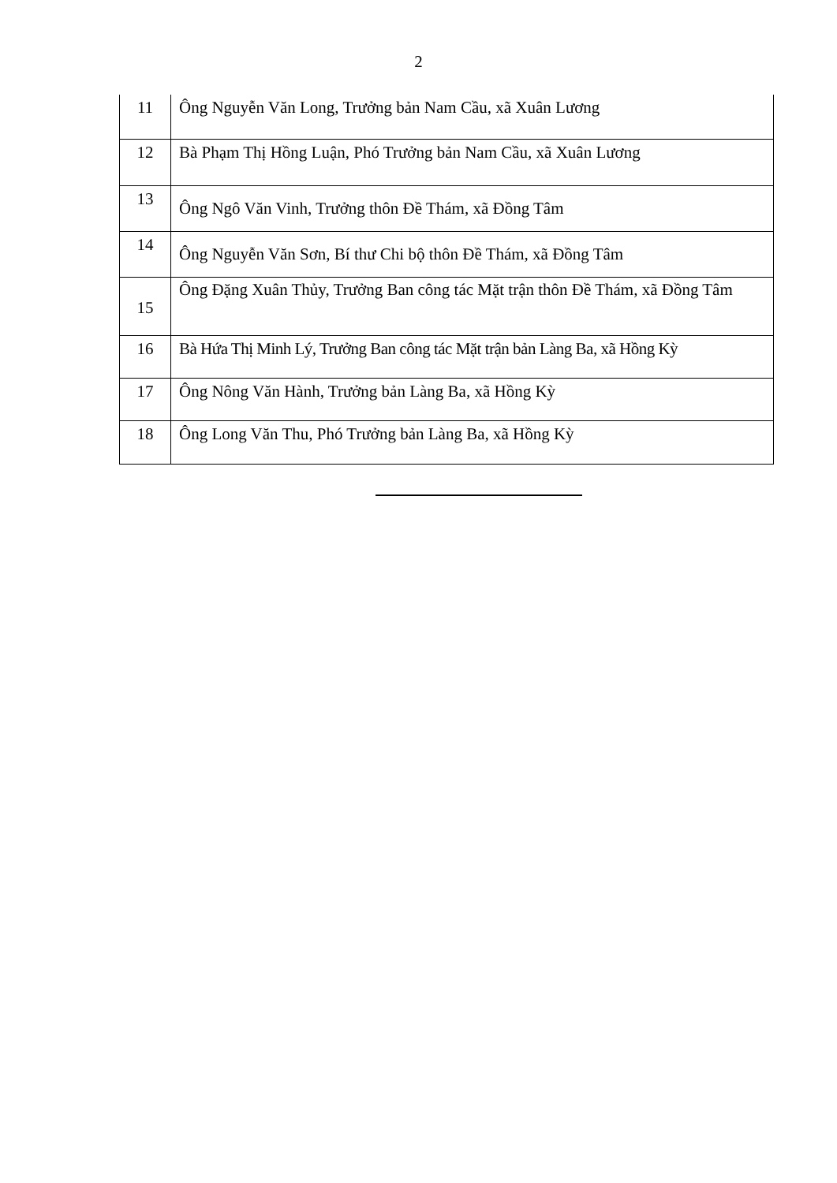2
| 11 | Ông Nguyễn Văn Long, Trưởng bản Nam Cầu, xã Xuân Lương |
| 12 | Bà Phạm Thị Hồng Luận, Phó Trưởng bản Nam Cầu, xã Xuân Lương |
| 13 | Ông Ngô Văn Vinh, Trưởng thôn Đề Thám, xã Đồng Tâm |
| 14 | Ông Nguyễn Văn Sơn, Bí thư Chi bộ thôn Đề Thám, xã Đồng Tâm |
| 15 | Ông Đặng Xuân Thủy, Trưởng Ban công tác Mặt trận thôn Đề Thám, xã Đồng Tâm |
| 16 | Bà Hứa Thị Minh Lý, Trưởng Ban công tác Mặt trận bản Làng Ba, xã Hồng Kỳ |
| 17 | Ông Nông Văn Hành, Trưởng bản Làng Ba, xã Hồng Kỳ |
| 18 | Ông Long Văn Thu, Phó Trưởng bản Làng Ba, xã Hồng Kỳ |